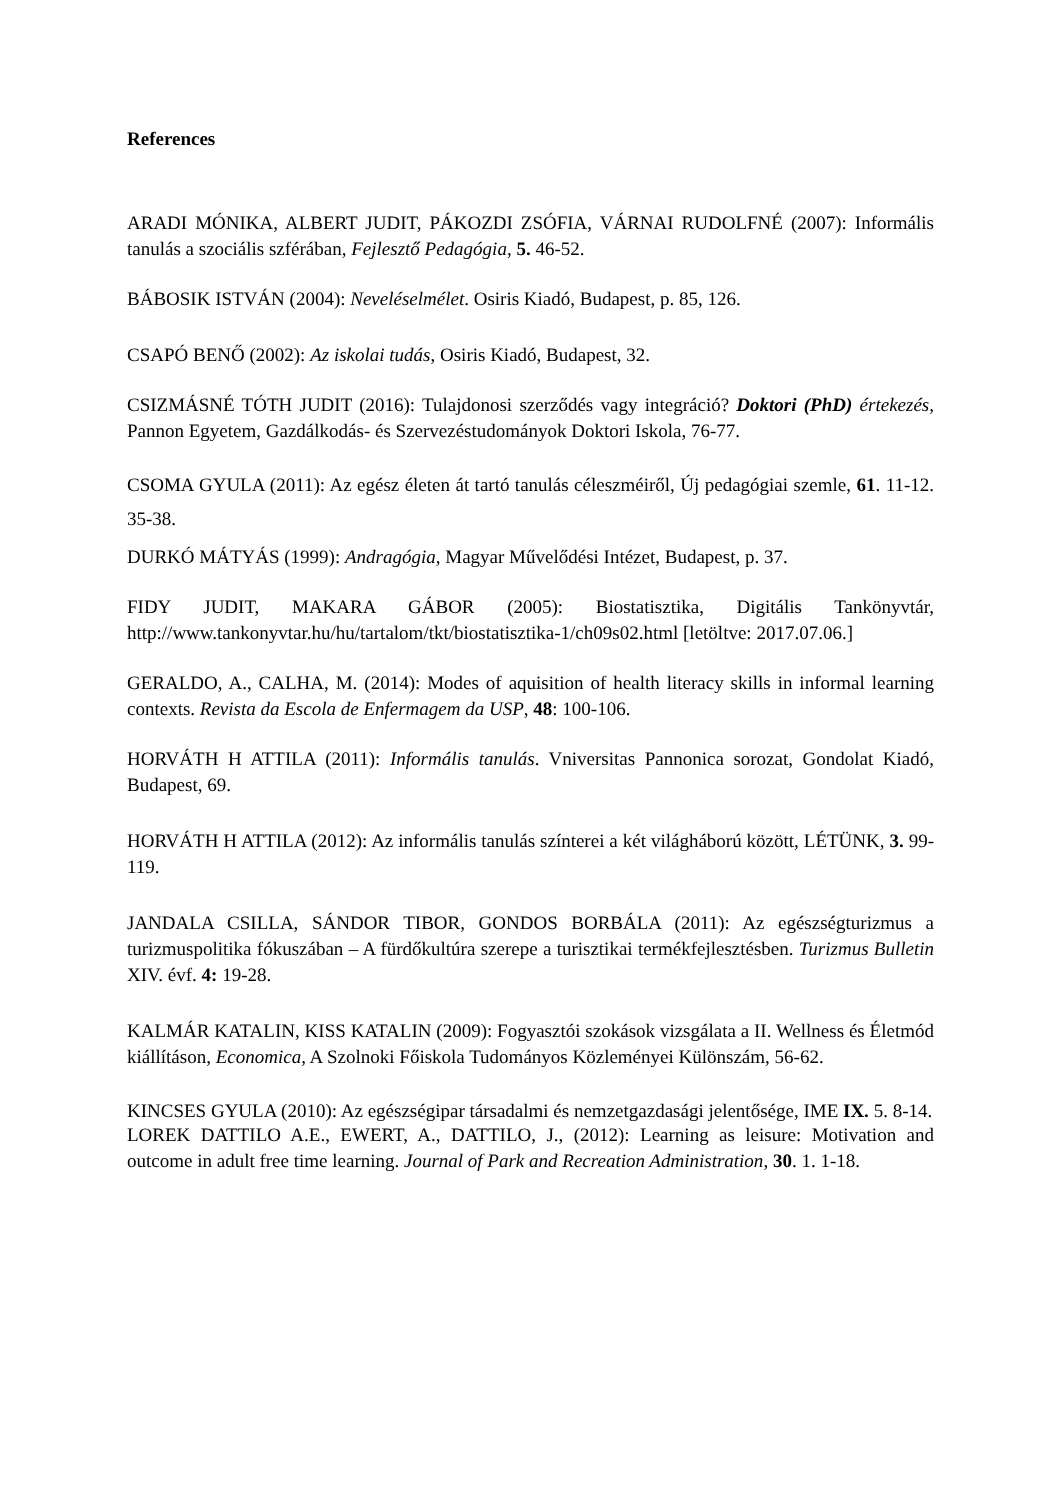References
ARADI MÓNIKA, ALBERT JUDIT, PÁKOZDI ZSÓFIA, VÁRNAI RUDOLFNÉ (2007): Informális tanulás a szociális szférában, Fejlesztő Pedagógia, 5. 46-52.
BÁBOSIK ISTVÁN (2004): Neveléselmélet. Osiris Kiadó, Budapest, p. 85, 126.
CSAPÓ BENŐ (2002): Az iskolai tudás, Osiris Kiadó, Budapest, 32.
CSIZMÁSNÉ TÓTH JUDIT (2016): Tulajdonosi szerződés vagy integráció? Doktori (PhD) értekezés, Pannon Egyetem, Gazdálkodás- és Szervezéstudományok Doktori Iskola, 76-77.
CSOMA GYULA (2011): Az egész életen át tartó tanulás céleszméiről, Új pedagógiai szemle, 61. 11-12. 35-38.
DURKÓ MÁTYÁS (1999): Andragógia, Magyar Művelődési Intézet, Budapest, p. 37.
FIDY JUDIT, MAKARA GÁBOR (2005): Biostatisztika, Digitális Tankönyvtár, http://www.tankonyvtar.hu/hu/tartalom/tkt/biostatisztika-1/ch09s02.html [letöltve: 2017.07.06.]
GERALDO, A., CALHA, M. (2014): Modes of aquisition of health literacy skills in informal learning contexts. Revista da Escola de Enfermagem da USP, 48: 100-106.
HORVÁTH H ATTILA (2011): Informális tanulás. Vniversitas Pannonica sorozat, Gondolat Kiadó, Budapest, 69.
HORVÁTH H ATTILA (2012): Az informális tanulás színterei a két világháború között, LÉTÜNK, 3. 99-119.
JANDALA CSILLA, SÁNDOR TIBOR, GONDOS BORBÁLA (2011): Az egészségturizmus a turizmuspolitika fókuszában – A fürdőkultúra szerepe a turisztikai termékfejlesztésben. Turizmus Bulletin XIV. évf. 4: 19-28.
KALMÁR KATALIN, KISS KATALIN (2009): Fogyasztói szokások vizsgálata a II. Wellness és Életmód kiállításon, Economica, A Szolnoki Főiskola Tudományos Közleményei Különszám, 56-62.
KINCSES GYULA (2010): Az egészségipar társadalmi és nemzetgazdasági jelentősége, IME IX. 5. 8-14.
LOREK DATTILO A.E., EWERT, A., DATTILO, J., (2012): Learning as leisure: Motivation and outcome in adult free time learning. Journal of Park and Recreation Administration, 30. 1. 1-18.